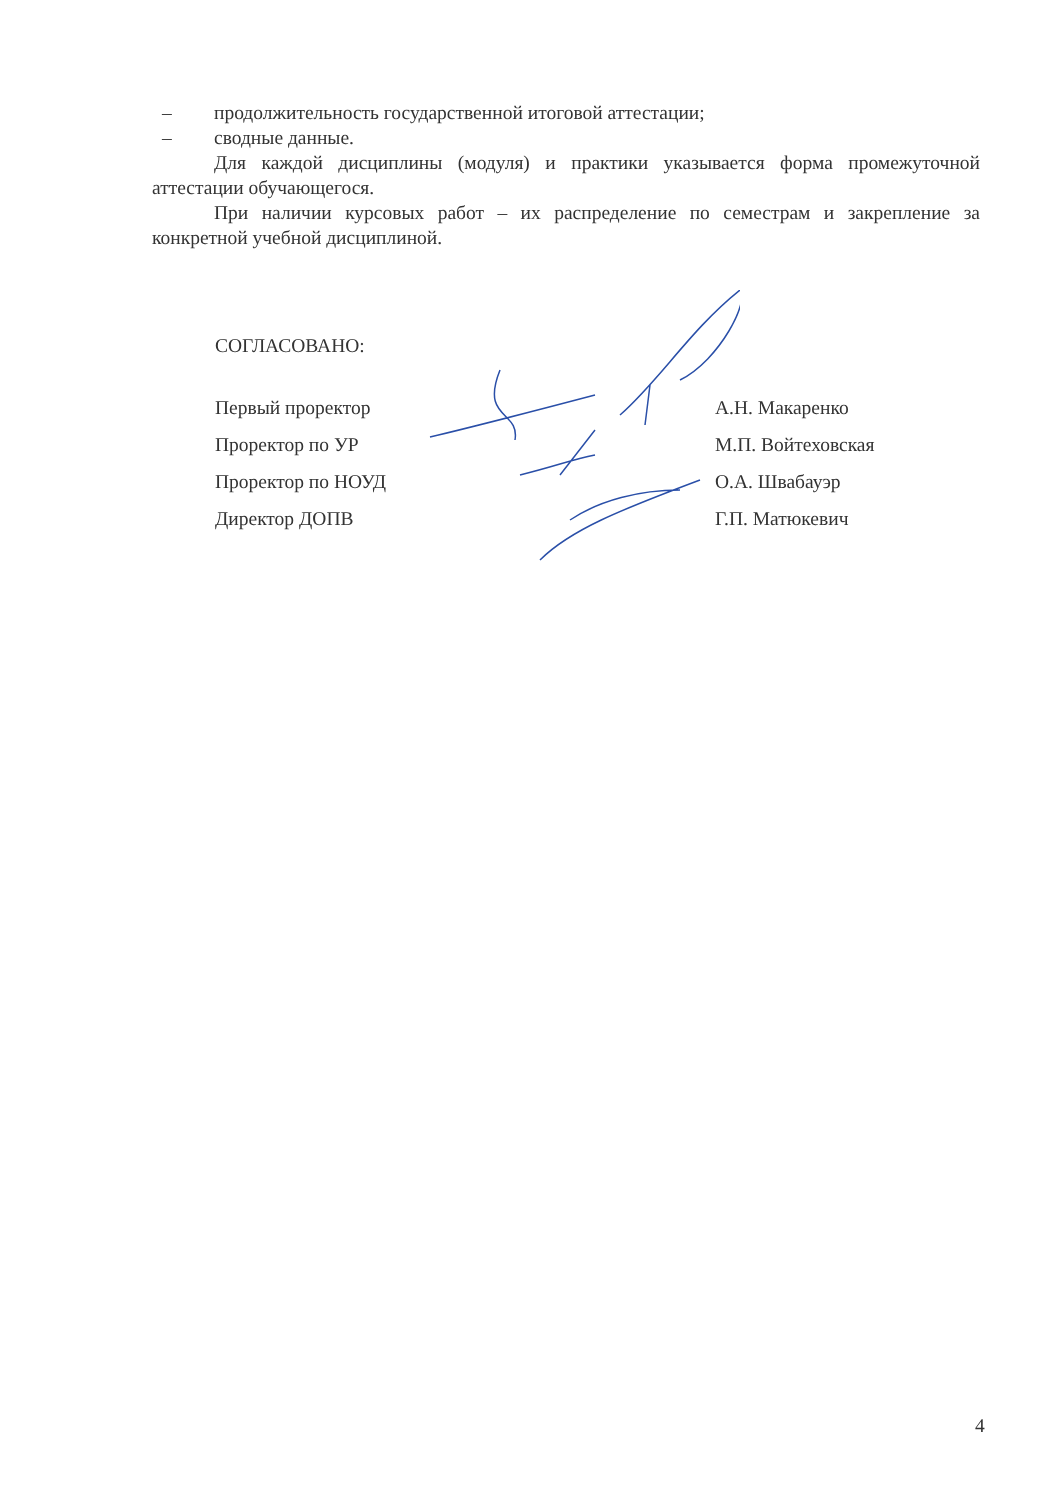– продолжительность государственной итоговой аттестации;
– сводные данные.
Для каждой дисциплины (модуля) и практики указывается форма промежуточной аттестации обучающегося.
При наличии курсовых работ – их распределение по семестрам и закрепление за конкретной учебной дисциплиной.
СОГЛАСОВАНО:
Первый проректор А.Н. Макаренко
Проректор по УР М.П. Войтеховская
Проректор по НОУД О.А. Швабауэр
Директор ДОПВ Г.П. Матюкевич
4